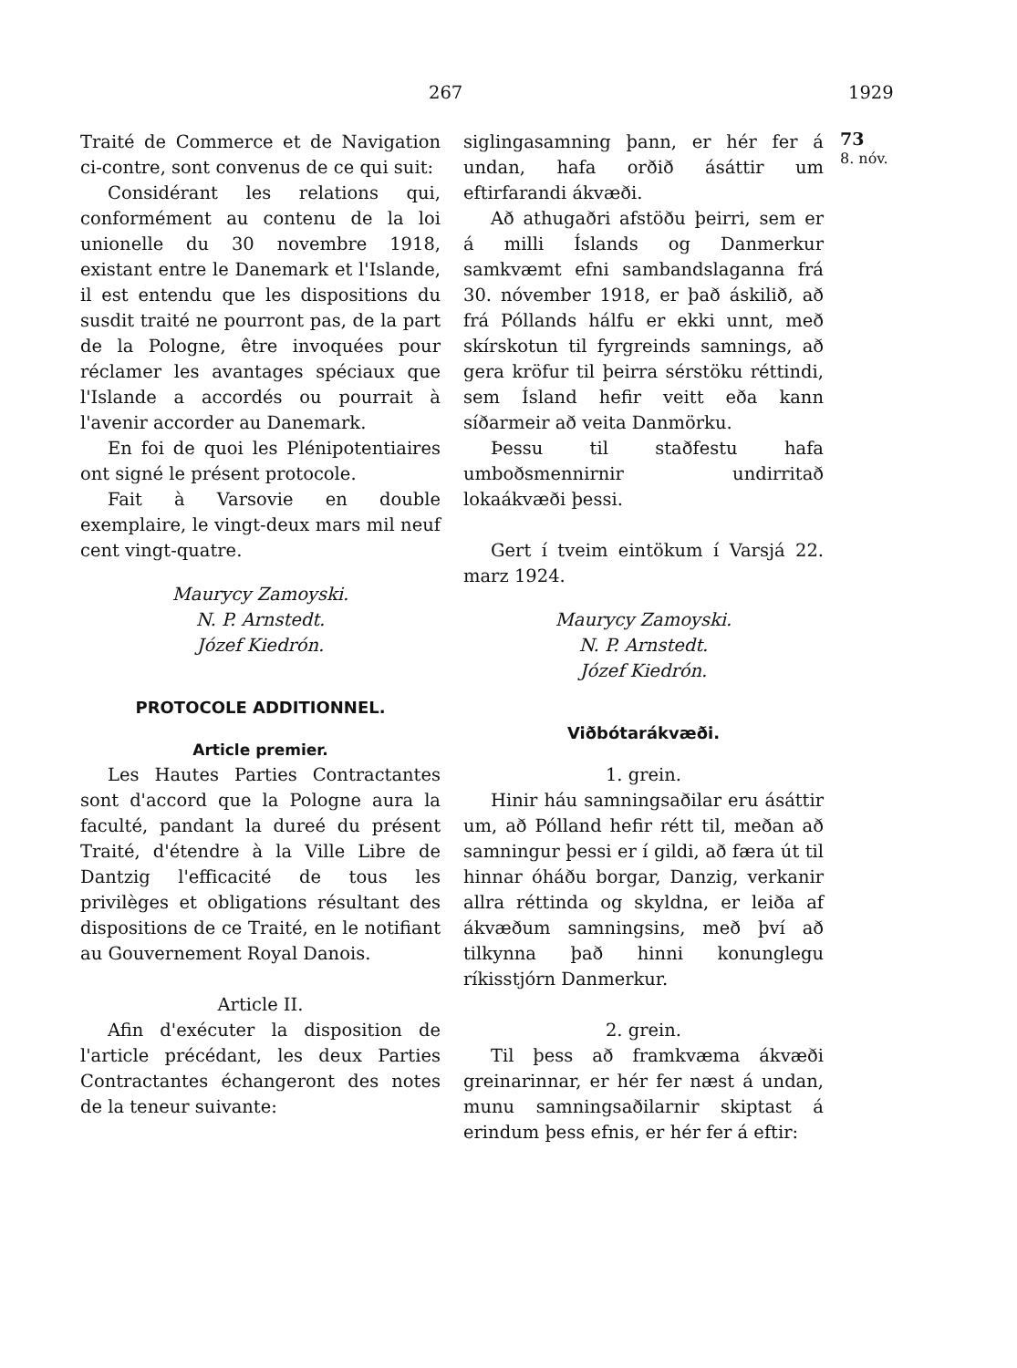267 1929
Traité de Commerce et de Navigation ci-contre, sont convenus de ce qui suit:
Considérant les relations qui, conformément au contenu de la loi unionelle du 30 novembre 1918, existant entre le Danemark et l'Islande, il est entendu que les dispositions du susdit traité ne pourront pas, de la part de la Pologne, être invoquées pour réclamer les avantages spéciaux que l'Islande a accordés ou pourrait à l'avenir accorder au Danemark.
En foi de quoi les Plénipotentiaires ont signé le présent protocole.
Fait à Varsovie en double exemplaire, le vingt-deux mars mil neuf cent vingt-quatre.
Maurycy Zamoyski.
N. P. Arnstedt.
Józef Kiedrón.
PROTOCOLE ADDITIONNEL.
Article premier.
Les Hautes Parties Contractantes sont d'accord que la Pologne aura la faculté, pandant la dureé du présent Traité, d'étendre à la Ville Libre de Dantzig l'efficacité de tous les privilèges et obligations résultant des dispositions de ce Traité, en le notifiant au Gouvernement Royal Danois.
Article II.
Afin d'exécuter la disposition de l'article précédant, les deux Parties Contractantes échangeront des notes de la teneur suivante:
siglingasamning þann, er hér fer á undan, hafa orðið ásáttir um eftirfarandi ákvæði.
Að athugaðri afstöðu þeirri, sem er á milli Íslands og Danmerkur samkvæmt efni sambandslaganna frá 30. nóvember 1918, er það áskilið, að frá Póllands hálfu er ekki unnt, með skírskotun til fyrgreinds samnings, að gera kröfur til þeirra sérstöku réttindi, sem Ísland hefir veitt eða kann síðarmeir að veita Danmörku.
Þessu til staðfestu hafa umboðsmennirnir undirritað lokaákvæði þessi.
Gert í tveim eintökum í Varsjá 22. marz 1924.
Maurycy Zamoyski.
N. P. Arnstedt.
Józef Kiedrón.
Viðbótarákvæði.
1. grein.
Hinir háu samningsaðilar eru ásáttir um, að Pólland hefir rétt til, meðan að samningur þessi er í gildi, að færa út til hinnar óháðu borgar, Danzig, verkanir allra réttinda og skyldna, er leiða af ákvæðum samningsins, með því að tilkynna það hinni konunglegu ríkisstjórn Danmerkur.
2. grein.
Til þess að framkvæma ákvæði greinarinnar, er hér fer næst á undan, munu samningsaðilarnir skiptast á erindum þess efnis, er hér fer á eftir:
73
8. nóv.